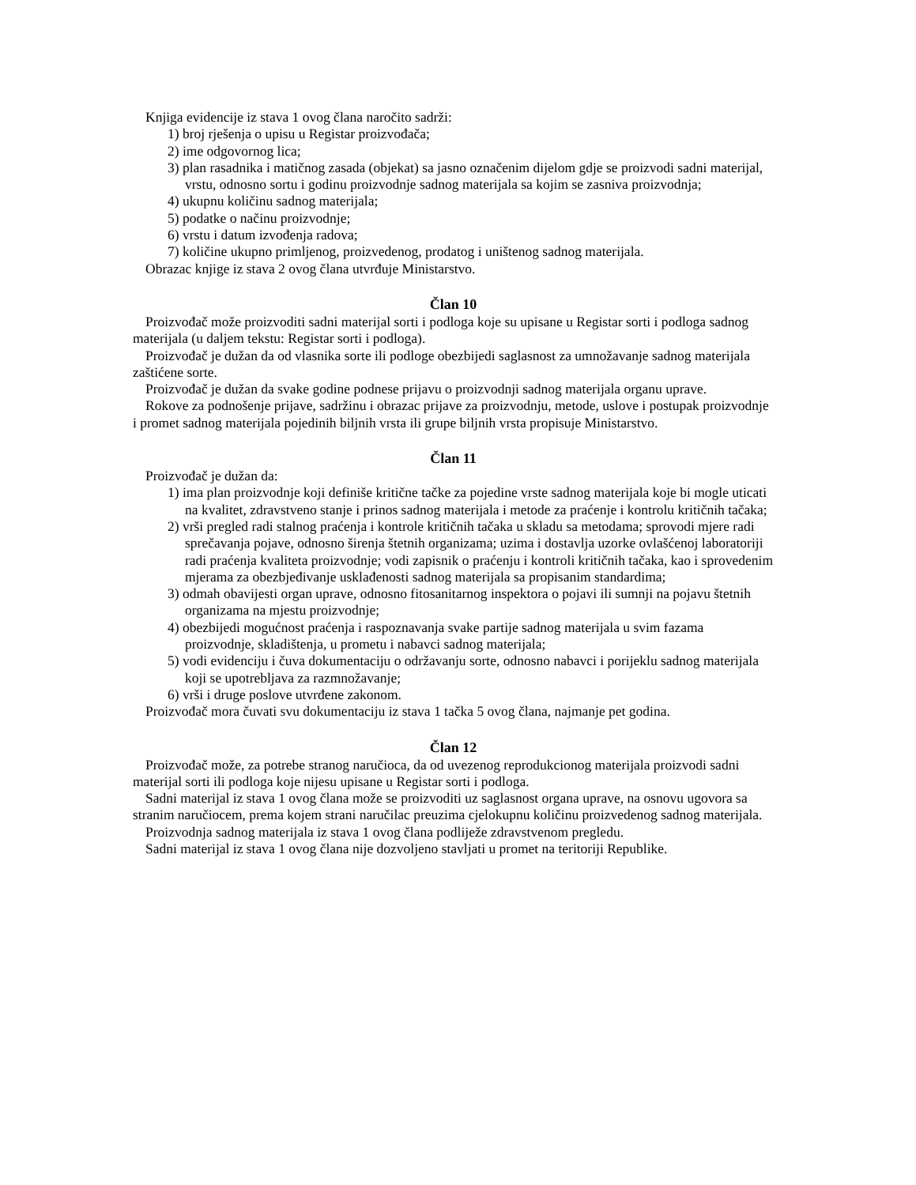Knjiga evidencije iz stava 1 ovog člana naročito sadrži:
1) broj rješenja o upisu u Registar proizvođača;
2) ime odgovornog lica;
3) plan rasadnika i matičnog zasada (objekat) sa jasno označenim dijelom gdje se proizvodi sadni materijal, vrstu, odnosno sortu i godinu proizvodnje sadnog materijala sa kojim se zasniva proizvodnja;
4) ukupnu količinu sadnog materijala;
5) podatke o načinu proizvodnje;
6) vrstu i datum izvođenja radova;
7) količine ukupno primljenog, proizvedenog, prodatog i uništenog sadnog materijala.
Obrazac knjige iz stava 2 ovog člana utvrđuje Ministarstvo.
Član 10
Proizvođač može proizvoditi sadni materijal sorti i podloga koje su upisane u Registar sorti i podloga sadnog materijala (u daljem tekstu: Registar sorti i podloga).
Proizvođač je dužan da od vlasnika sorte ili podloge obezbijedi saglasnost za umnožavanje sadnog materijala zaštićene sorte.
Proizvođač je dužan da svake godine podnese prijavu o proizvodnji sadnog materijala organu uprave.
Rokove za podnošenje prijave, sadržinu i obrazac prijave za proizvodnju, metode, uslove i postupak proizvodnje i promet sadnog materijala pojedinih biljnih vrsta ili grupe biljnih vrsta propisuje Ministarstvo.
Član 11
Proizvođač je dužan da:
1) ima plan proizvodnje koji definiše kritične tačke za pojedine vrste sadnog materijala koje bi mogle uticati na kvalitet, zdravstveno stanje i prinos sadnog materijala i metode za praćenje i kontrolu kritičnih tačaka;
2) vrši pregled radi stalnog praćenja i kontrole kritičnih tačaka u skladu sa metodama; sprovodi mjere radi sprečavanja pojave, odnosno širenja štetnih organizama; uzima i dostavlja uzorke ovlašćenoj laboratoriji radi praćenja kvaliteta proizvodnje; vodi zapisnik o praćenju i kontroli kritičnih tačaka, kao i sprovedenim mjerama za obezbjeđivanje usklađenosti sadnog materijala sa propisanim standardima;
3) odmah obavijesti organ uprave, odnosno fitosanitarnog inspektora o pojavi ili sumnji na pojavu štetnih organizama na mjestu proizvodnje;
4) obezbijedi mogućnost praćenja i raspoznavanja svake partije sadnog materijala u svim fazama proizvodnje, skladištenja, u prometu i nabavci sadnog materijala;
5) vodi evidenciju i čuva dokumentaciju o održavanju sorte, odnosno nabavci i porijeklu sadnog materijala koji se upotrebljava za razmnožavanje;
6) vrši i druge poslove utvrđene zakonom.
Proizvođač mora čuvati svu dokumentaciju iz stava 1 tačka 5 ovog člana, najmanje pet godina.
Član 12
Proizvođač može, za potrebe stranog naručioca, da od uvezenog reprodukcionog materijala proizvodi sadni materijal sorti ili podloga koje nijesu upisane u Registar sorti i podloga.
Sadni materijal iz stava 1 ovog člana može se proizvoditi uz saglasnost organa uprave, na osnovu ugovora sa stranim naručiocem, prema kojem strani naručilac preuzima cjelokupnu količinu proizvedenog sadnog materijala.
Proizvodnja sadnog materijala iz stava 1 ovog člana podliježe zdravstvenom pregledu.
Sadni materijal iz stava 1 ovog člana nije dozvoljeno stavljati u promet na teritoriji Republike.